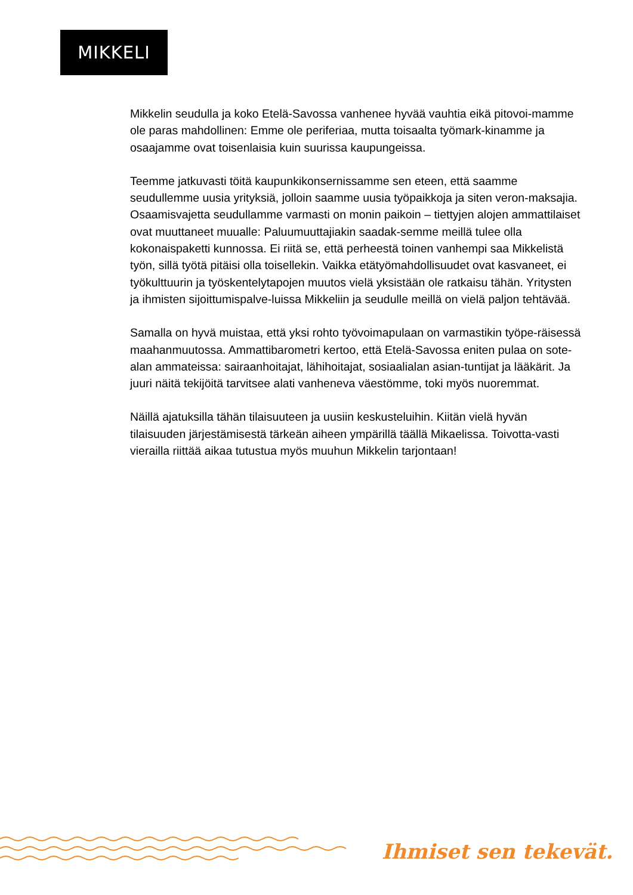MIKKELI
Mikkelin seudulla ja koko Etelä-Savossa vanhenee hyvää vauhtia eikä pitovoi-mamme ole paras mahdollinen: Emme ole periferiaa, mutta toisaalta työmark-kinamme ja osaajamme ovat toisenlaisia kuin suurissa kaupungeissa.
Teemme jatkuvasti töitä kaupunkikonsernissamme sen eteen, että saamme seudullemme uusia yrityksiä, jolloin saamme uusia työpaikkoja ja siten veron-maksajia. Osaamisvajetta seudullamme varmasti on monin paikoin – tiettyjen alojen ammattilaiset ovat muuttaneet muualle: Paluumuuttajiakin saadak-semme meillä tulee olla kokonaispaketti kunnossa. Ei riitä se, että perheestä toinen vanhempi saa Mikkelistä työn, sillä työtä pitäisi olla toisellekin. Vaikka etätyömahdollisuudet ovat kasvaneet, ei työkulttuurin ja työskentelytapojen muutos vielä yksistään ole ratkaisu tähän. Yritysten ja ihmisten sijoittumispalve-luissa Mikkeliin ja seudulle meillä on vielä paljon tehtävää.
Samalla on hyvä muistaa, että yksi rohto työvoimapulaan on varmastikin työpe-räisessä maahanmuutossa. Ammattibarometri kertoo, että Etelä-Savossa eniten pulaa on sote-alan ammateissa: sairaanhoitajat, lähihoitajat, sosiaalialan asian-tuntijat ja lääkärit. Ja juuri näitä tekijöitä tarvitsee alati vanheneva väestömme, toki myös nuoremmat.
Näillä ajatuksilla tähän tilaisuuteen ja uusiin keskusteluihin. Kiitän vielä hyvän tilaisuuden järjestämisestä tärkeän aiheen ympärillä täällä Mikaelissa. Toivotta-vasti vierailla riittää aikaa tutustua myös muuhun Mikkelin tarjontaan!
Ihmiset sen tekevät.